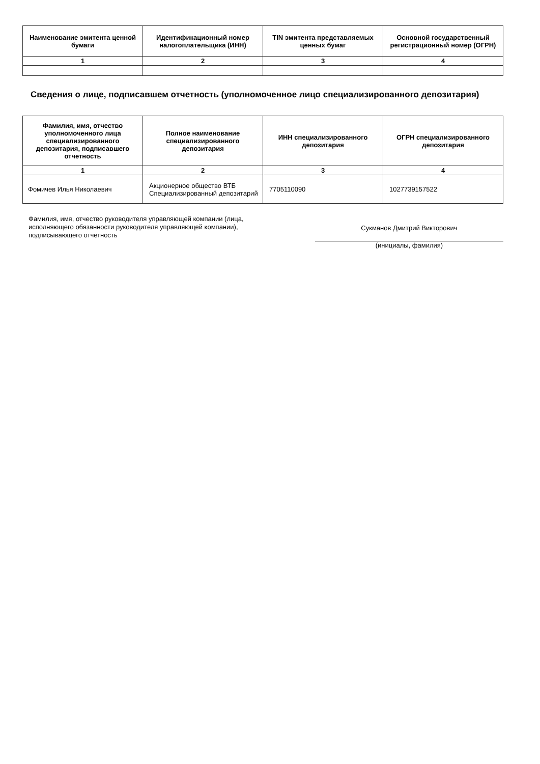| Наименование эмитента ценной бумаги | Идентификационный номер налогоплательщика (ИНН) | TIN эмитента представляемых ценных бумаг | Основной государственный регистрационный номер (ОГРН) |
| --- | --- | --- | --- |
| 1 | 2 | 3 | 4 |
Сведения о лице, подписавшем отчетность (уполномоченное лицо специализированного депозитария)
| Фамилия, имя, отчество уполномоченного лица специализированного депозитария, подписавшего отчетность | Полное наименование специализированного депозитария | ИНН специализированного депозитария | ОГРН специализированного депозитария |
| --- | --- | --- | --- |
| 1 | 2 | 3 | 4 |
| Фомичев Илья Николаевич | Акционерное общество ВТБ Специализированный депозитарий | 7705110090 | 1027739157522 |
Фамилия, имя, отчество руководителя управляющей компании (лица, исполняющего обязанности руководителя управляющей компании), подписывающего отчетность
Сукманов Дмитрий Викторович
(инициалы, фамилия)